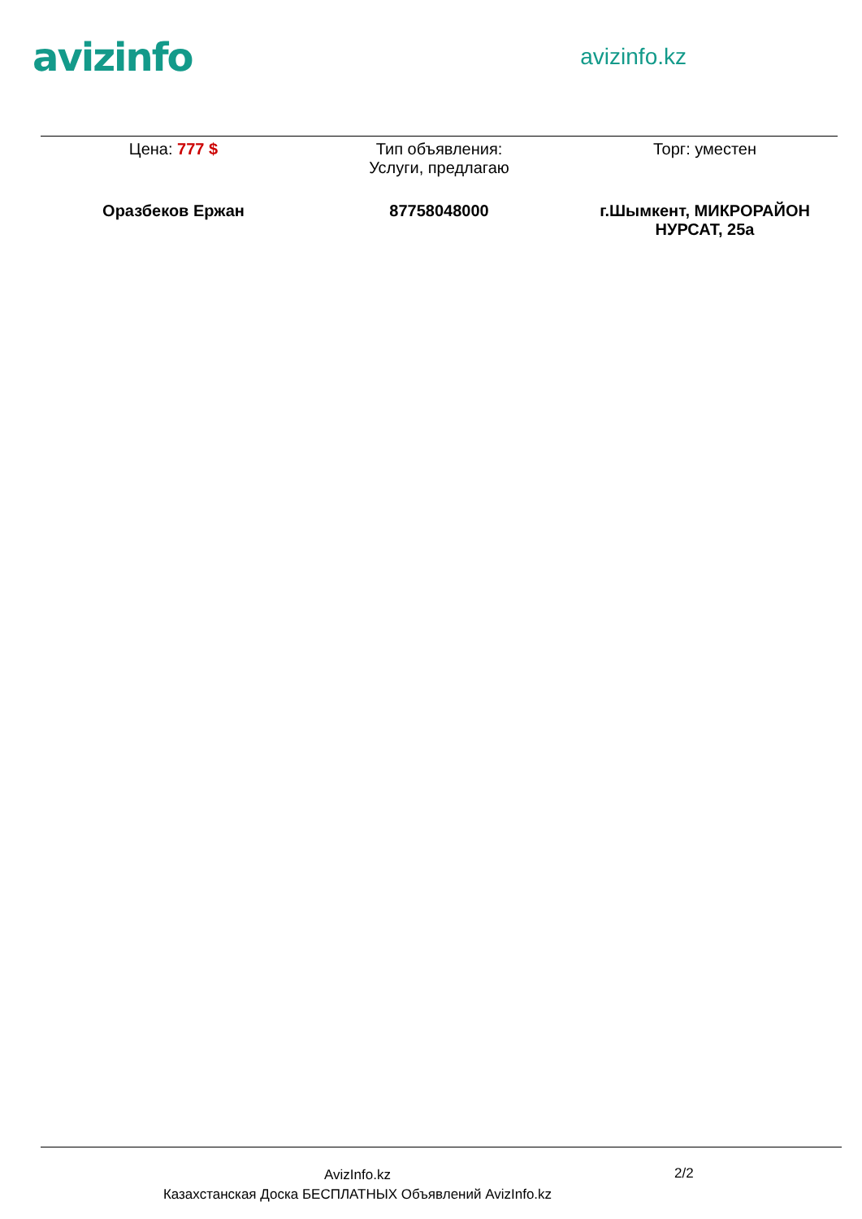avizinfo
avizinfo.kz
| Цена: 777 $ | Тип объявления: Услуги, предлагаю | Торг: уместен |
| Оразбеков Ержан | 87758048000 | г.Шымкент, МИКРОРАЙОН НУРСАТ, 25а |
AvizInfo.kz
Казахстанская Доска БЕСПЛАТНЫХ Объявлений AvizInfo.kz
2/2